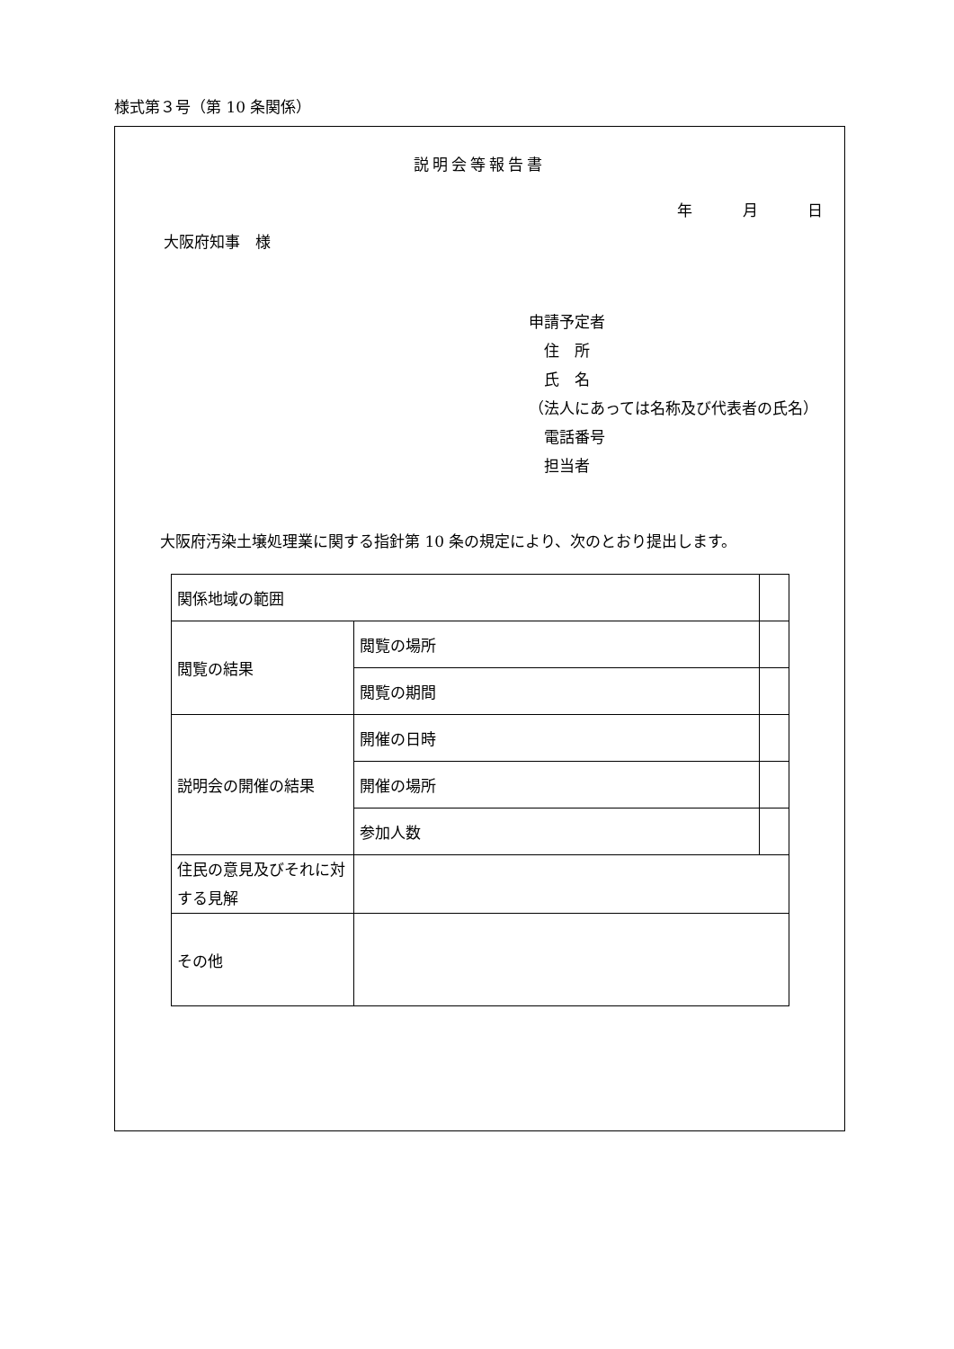様式第３号（第 10 条関係）
説明会等報告書
年 月 日
大阪府知事　様
申請予定者
住　所
氏　名
（法人にあっては名称及び代表者の氏名）
電話番号
担当者
大阪府汚染土壌処理業に関する指針第 10 条の規定により、次のとおり提出します。
| 関係地域の範囲 | | |
| 閲覧の結果 | 閲覧の場所 | |
| | 閲覧の期間 | |
| 説明会の開催の結果 | 開催の日時 | |
| | 開催の場所 | |
| | 参加人数 | |
| 住民の意見及びそれに対する見解 | | |
| その他 | | |